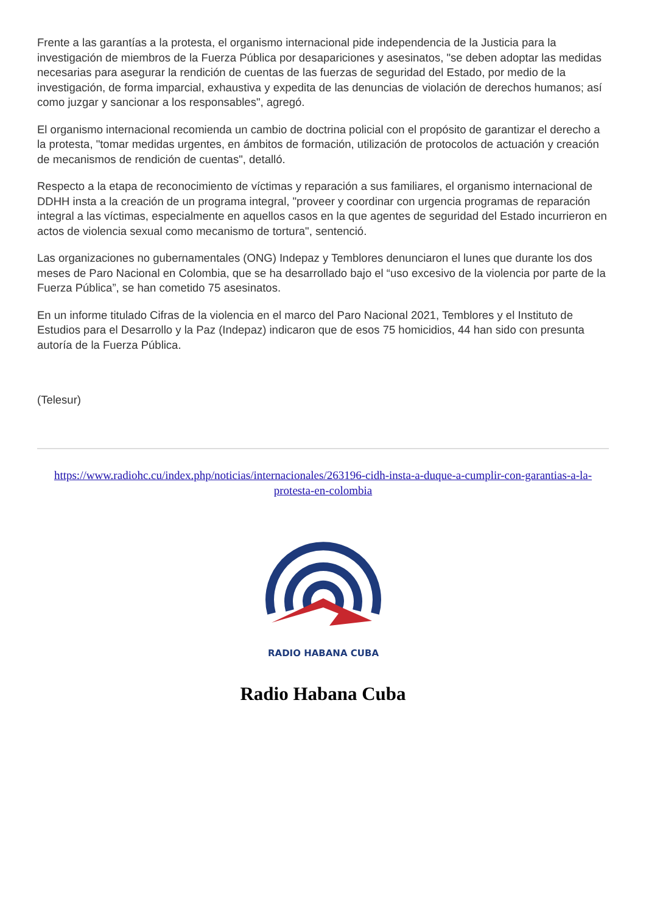Frente a las garantías a la protesta, el organismo internacional pide independencia de la Justicia para la investigación de miembros de la Fuerza Pública por desapariciones y asesinatos, "se deben adoptar las medidas necesarias para asegurar la rendición de cuentas de las fuerzas de seguridad del Estado, por medio de la investigación, de forma imparcial, exhaustiva y expedita de las denuncias de violación de derechos humanos; así como juzgar y sancionar a los responsables", agregó.
El organismo internacional recomienda un cambio de doctrina policial con el propósito de garantizar el derecho a la protesta, "tomar medidas urgentes, en ámbitos de formación, utilización de protocolos de actuación y creación de mecanismos de rendición de cuentas", detalló.
Respecto a la etapa de reconocimiento de víctimas y reparación a sus familiares, el organismo internacional de DDHH insta a la creación de un programa integral, "proveer y coordinar con urgencia programas de reparación integral a las víctimas, especialmente en aquellos casos en la que agentes de seguridad del Estado incurrieron en actos de violencia sexual como mecanismo de tortura", sentenció.
Las organizaciones no gubernamentales (ONG) Indepaz y Temblores denunciaron el lunes que durante los dos meses de Paro Nacional en Colombia, que se ha desarrollado bajo el “uso excesivo de la violencia por parte de la Fuerza Pública”, se han cometido 75 asesinatos.
En un informe titulado Cifras de la violencia en el marco del Paro Nacional 2021, Temblores y el Instituto de Estudios para el Desarrollo y la Paz (Indepaz) indicaron que de esos 75 homicidios, 44 han sido con presunta autoría de la Fuerza Pública.
(Telesur)
https://www.radiohc.cu/index.php/noticias/internacionales/263196-cidh-insta-a-duque-a-cumplir-con-garantias-a-la-protesta-en-colombia
RADIO HABANA CUBA
Radio Habana Cuba